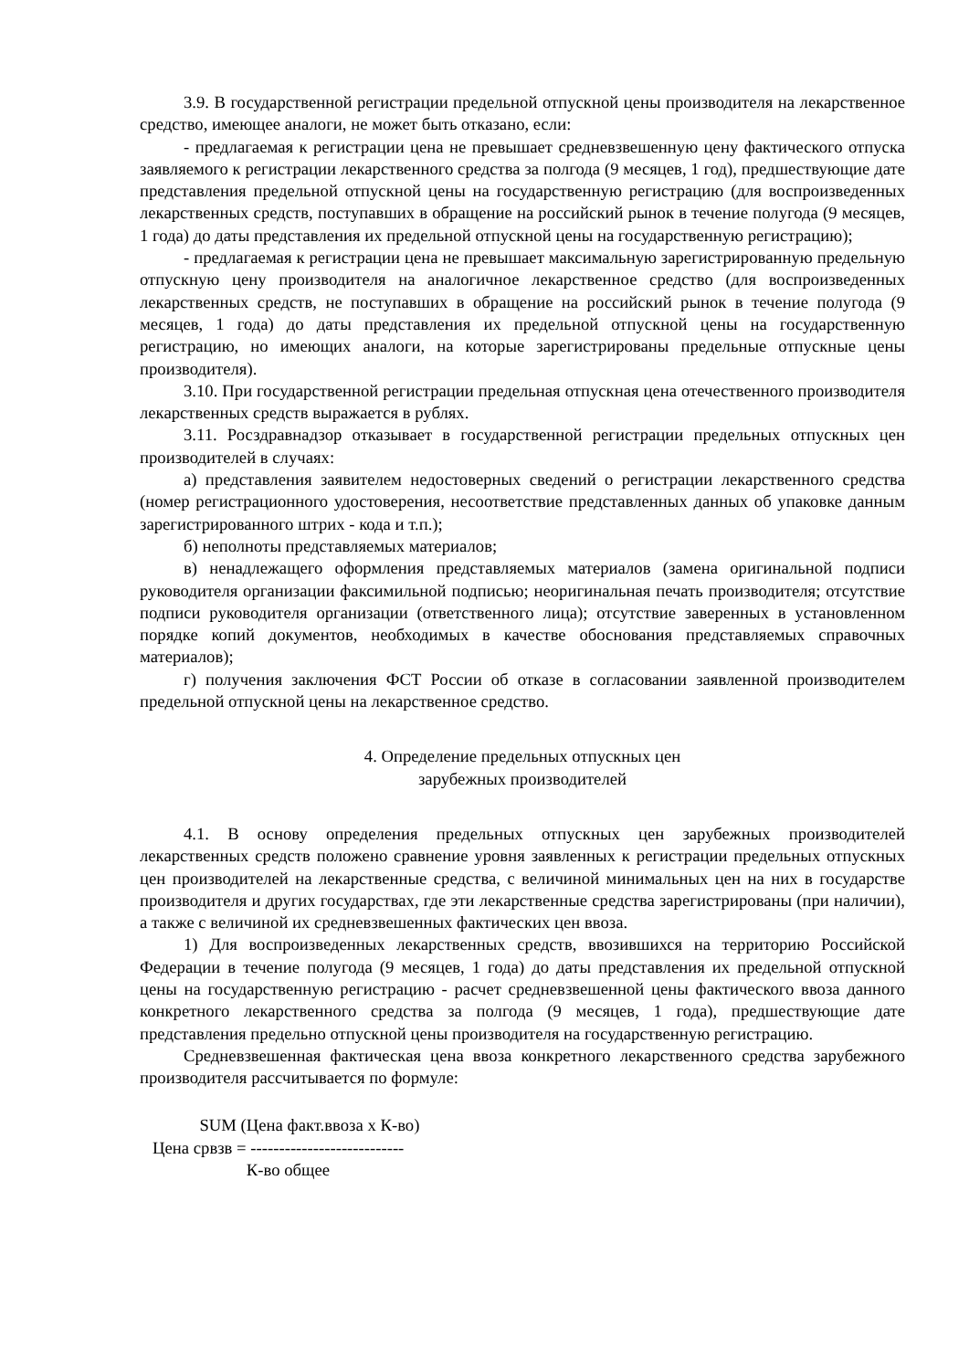3.9. В государственной регистрации предельной отпускной цены производителя на лекарственное средство, имеющее аналоги, не может быть отказано, если:
- предлагаемая к регистрации цена не превышает средневзвешенную цену фактического отпуска заявляемого к регистрации лекарственного средства за полгода (9 месяцев, 1 год), предшествующие дате представления предельной отпускной цены на государственную регистрацию (для воспроизведенных лекарственных средств, поступавших в обращение на российский рынок в течение полугода (9 месяцев, 1 года) до даты представления их предельной отпускной цены на государственную регистрацию);
- предлагаемая к регистрации цена не превышает максимальную зарегистрированную предельную отпускную цену производителя на аналогичное лекарственное средство (для воспроизведенных лекарственных средств, не поступавших в обращение на российский рынок в течение полугода (9 месяцев, 1 года) до даты представления их предельной отпускной цены на государственную регистрацию, но имеющих аналоги, на которые зарегистрированы предельные отпускные цены производителя).
3.10. При государственной регистрации предельная отпускная цена отечественного производителя лекарственных средств выражается в рублях.
3.11. Росздравнадзор отказывает в государственной регистрации предельных отпускных цен производителей в случаях:
а) представления заявителем недостоверных сведений о регистрации лекарственного средства (номер регистрационного удостоверения, несоответствие представленных данных об упаковке данным зарегистрированного штрих - кода и т.п.);
б) неполноты представляемых материалов;
в) ненадлежащего оформления представляемых материалов (замена оригинальной подписи руководителя организации факсимильной подписью; неоригинальная печать производителя; отсутствие подписи руководителя организации (ответственного лица); отсутствие заверенных в установленном порядке копий документов, необходимых в качестве обоснования представляемых справочных материалов);
г) получения заключения ФСТ России об отказе в согласовании заявленной производителем предельной отпускной цены на лекарственное средство.
4. Определение предельных отпускных цен
зарубежных производителей
4.1. В основу определения предельных отпускных цен зарубежных производителей лекарственных средств положено сравнение уровня заявленных к регистрации предельных отпускных цен производителей на лекарственные средства, с величиной минимальных цен на них в государстве производителя и других государствах, где эти лекарственные средства зарегистрированы (при наличии), а также с величиной их средневзвешенных фактических цен ввоза.
1) Для воспроизведенных лекарственных средств, ввозившихся на территорию Российской Федерации в течение полугода (9 месяцев, 1 года) до даты представления их предельной отпускной цены на государственную регистрацию - расчет средневзвешенной цены фактического ввоза данного конкретного лекарственного средства за полгода (9 месяцев, 1 года), предшествующие дате представления предельно отпускной цены производителя на государственную регистрацию.
Средневзвешенная фактическая цена ввоза конкретного лекарственного средства зарубежного производителя рассчитывается по формуле:
SUM (Цена факт.ввоза х К-во) Цена срвзв = --------------------------- К-во общее